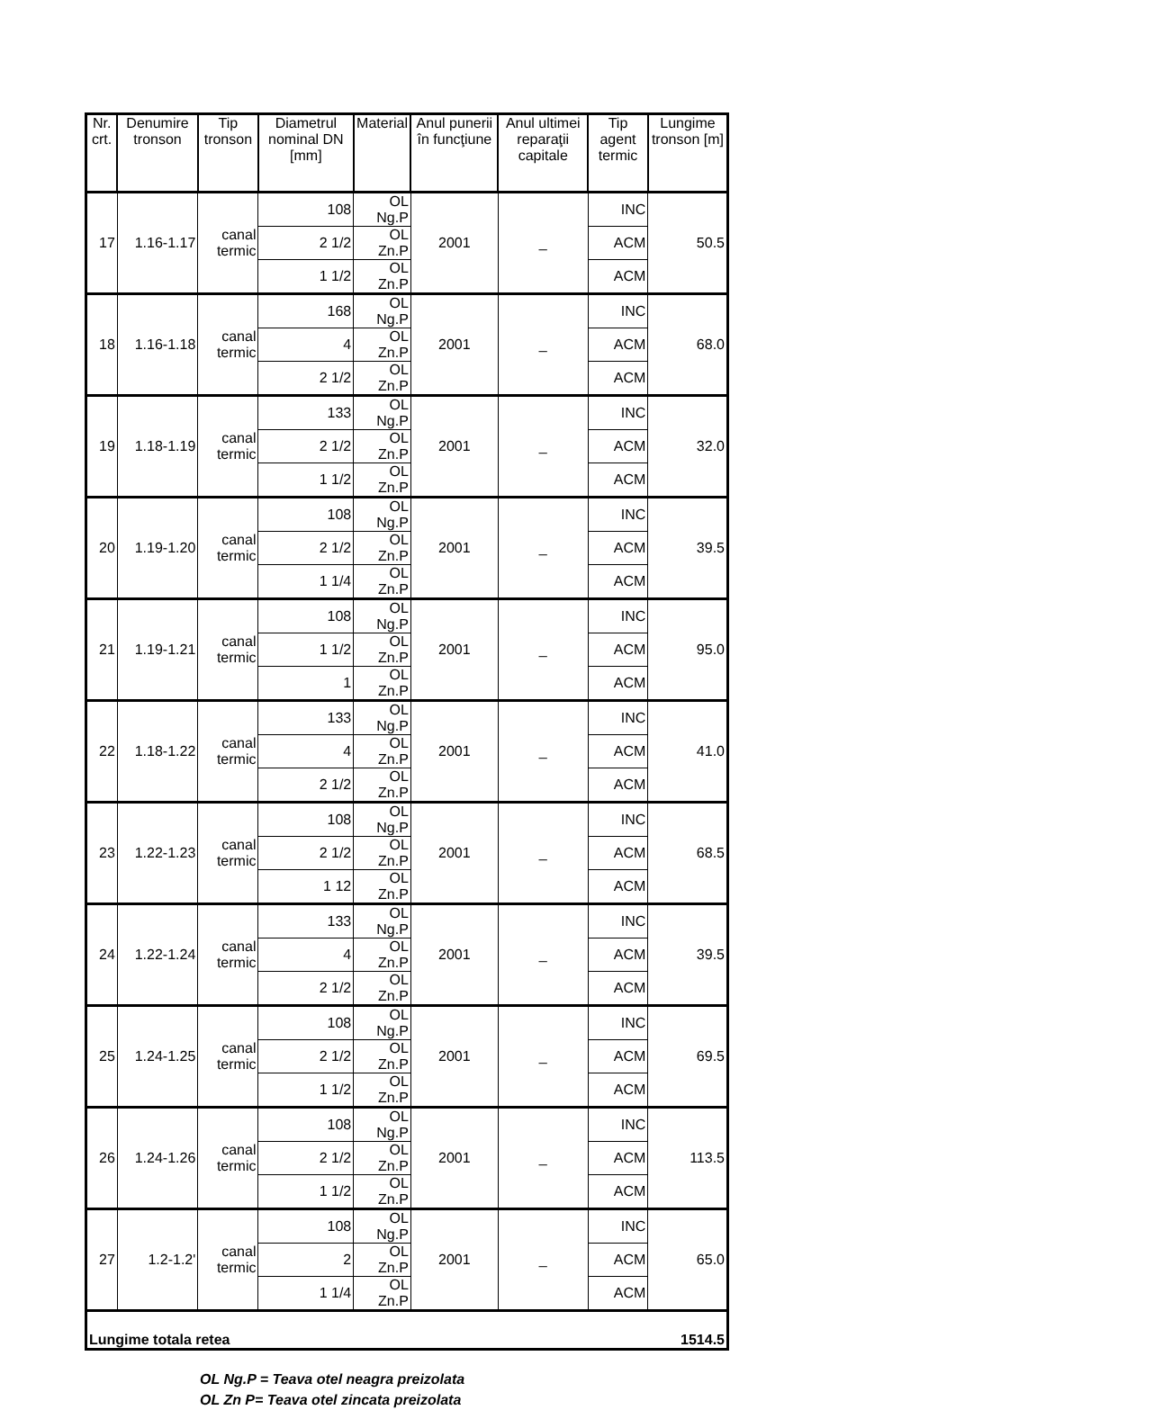| Nr. crt. | Denumire tronson | Tip tronson | Diametrul nominal DN [mm] | Material | Anul punerii în funcţiune | Anul ultimei reparaţii capitale | Tip agent termic | Lungime tronson [m] |
| --- | --- | --- | --- | --- | --- | --- | --- | --- |
| 17 | 1.16-1.17 | canal termic | 108 | OL Ng.P | 2001 | _ | INC | 50.5 |
| | | | 2 1/2 | OL Zn.P | | | ACM | |
| | | | 1 1/2 | OL Zn.P | | | ACM | |
| 18 | 1.16-1.18 | canal termic | 168 | OL Ng.P | 2001 | _ | INC | 68.0 |
| | | | 4 | OL Zn.P | | | ACM | |
| | | | 2 1/2 | OL Zn.P | | | ACM | |
| 19 | 1.18-1.19 | canal termic | 133 | OL Ng.P | 2001 | _ | INC | 32.0 |
| | | | 2 1/2 | OL Zn.P | | | ACM | |
| | | | 1 1/2 | OL Zn.P | | | ACM | |
| 20 | 1.19-1.20 | canal termic | 108 | OL Ng.P | 2001 | _ | INC | 39.5 |
| | | | 2 1/2 | OL Zn.P | | | ACM | |
| | | | 1 1/4 | OL Zn.P | | | ACM | |
| 21 | 1.19-1.21 | canal termic | 108 | OL Ng.P | 2001 | _ | INC | 95.0 |
| | | | 1 1/2 | OL Zn.P | | | ACM | |
| | | | 1 | OL Zn.P | | | ACM | |
| 22 | 1.18-1.22 | canal termic | 133 | OL Ng.P | 2001 | _ | INC | 41.0 |
| | | | 4 | OL Zn.P | | | ACM | |
| | | | 2 1/2 | OL Zn.P | | | ACM | |
| 23 | 1.22-1.23 | canal termic | 108 | OL Ng.P | 2001 | _ | INC | 68.5 |
| | | | 2 1/2 | OL Zn.P | | | ACM | |
| | | | 1 12 | OL Zn.P | | | ACM | |
| 24 | 1.22-1.24 | canal termic | 133 | OL Ng.P | 2001 | _ | INC | 39.5 |
| | | | 4 | OL Zn.P | | | ACM | |
| | | | 2 1/2 | OL Zn.P | | | ACM | |
| 25 | 1.24-1.25 | canal termic | 108 | OL Ng.P | 2001 | _ | INC | 69.5 |
| | | | 2 1/2 | OL Zn.P | | | ACM | |
| | | | 1 1/2 | OL Zn.P | | | ACM | |
| 26 | 1.24-1.26 | canal termic | 108 | OL Ng.P | 2001 | _ | INC | 113.5 |
| | | | 2 1/2 | OL Zn.P | | | ACM | |
| | | | 1 1/2 | OL Zn.P | | | ACM | |
| 27 | 1.2-1.2' | canal termic | 108 | OL Ng.P | 2001 | _ | INC | 65.0 |
| | | | 2 | OL Zn.P | | | ACM | |
| | | | 1 1/4 | OL Zn.P | | | ACM | |
| Lungime totala retea | | | | | | | | 1514.5 |
OL Ng.P = Teava otel neagra preizolata
OL Zn P= Teava otel zincata preizolata